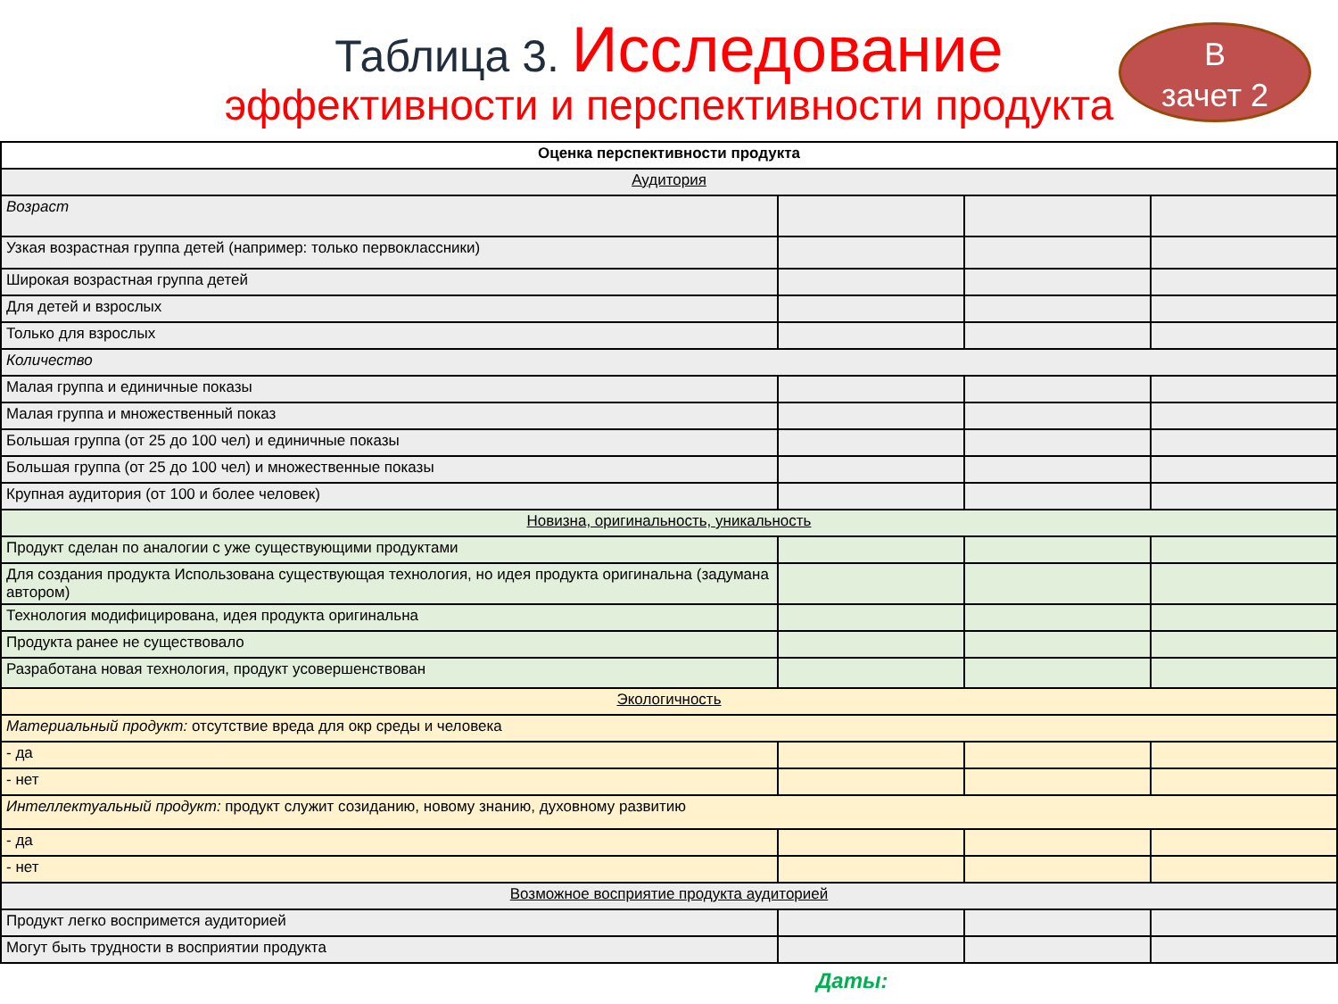Таблица 3. Исследование
эффективности и перспективности продукта
В
зачет 2
| Оценка перспективности продукта | | | |
| --- | --- | --- | --- |
| Аудитория | | | |
| Возраст | | | |
| Узкая возрастная группа детей (например: только первоклассники) | | | |
| Широкая возрастная группа детей | | | |
| Для детей и взрослых | | | |
| Только для взрослых | | | |
| Количество | | | |
| Малая группа и единичные показы | | | |
| Малая группа и множественный показ | | | |
| Большая группа (от 25 до 100 чел) и единичные показы | | | |
| Большая группа (от 25 до 100 чел) и множественные показы | | | |
| Крупная аудитория (от 100 и более человек) | | | |
| Новизна, оригинальность, уникальность | | | |
| Продукт сделан по аналогии с уже существующими продуктами | | | |
| Для создания продукта Использована существующая технология, но идея продукта оригинальна (задумана автором) | | | |
| Технология модифицирована, идея продукта оригинальна | | | |
| Продукта ранее не существовало | | | |
| Разработана новая технология, продукт усовершенствован | | | |
| Экологичность | | | |
| Материальный продукт: отсутствие вреда для окр среды и человека | | | |
| - да | | | |
| - нет | | | |
| Интеллектуальный продукт: продукт служит созиданию, новому знанию, духовному развитию | | | |
| - да | | | |
| - нет | | | |
| Возможное восприятие продукта аудиторией | | | |
| Продукт легко воспримется аудиторией | | | |
| Могут быть трудности в восприятии продукта | | | |
Даты: